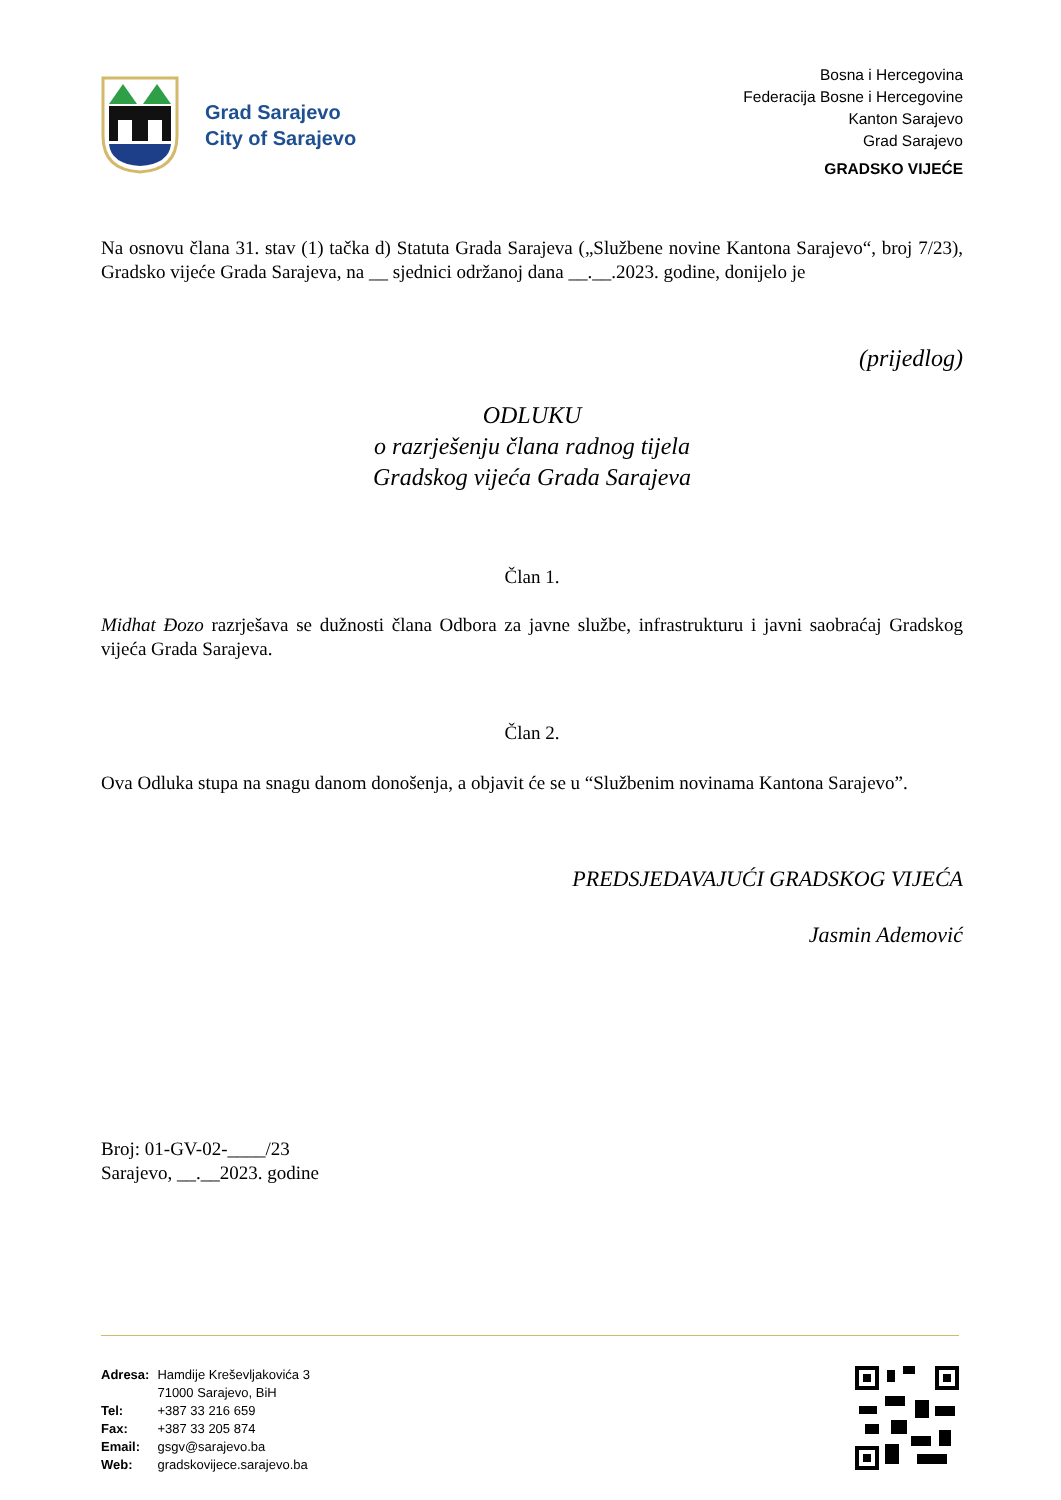Grad Sarajevo
City of Sarajevo
Bosna i Hercegovina
Federacija Bosne i Hercegovine
Kanton Sarajevo
Grad Sarajevo
GRADSKO VIJEĆE
Na osnovu člana 31. stav (1) tačka d) Statuta Grada Sarajeva („Službene novine Kantona Sarajevo“, broj 7/23), Gradsko vijeće Grada Sarajeva, na __ sjednici održanoj dana __.__.2023. godine, donijelo je
(prijedlog)
ODLUKU
o razrješenju člana radnog tijela
Gradskog vijeća Grada Sarajeva
Član 1.
Midhat Đozo razrješava se dužnosti člana Odbora za javne službe, infrastrukturu i javni saobraćaj Gradskog vijeća Grada Sarajeva.
Član 2.
Ova Odluka stupa na snagu danom donošenja, a objavit će se u “Službenim novinama Kantona Sarajevo”.
PREDSJEDAVAJUĆI GRADSKOG VIJEĆA
Jasmin Ademović
Broj: 01-GV-02-____/23
Sarajevo, __.__2023. godine
| Adresa: | Hamdije Kreševljakovića 3 |
| | 71000 Sarajevo, BiH |
| Tel: | +387 33 216 659 |
| Fax: | +387 33 205 874 |
| Email: | gsgv@sarajevo.ba |
| Web: | gradskovijece.sarajevo.ba |